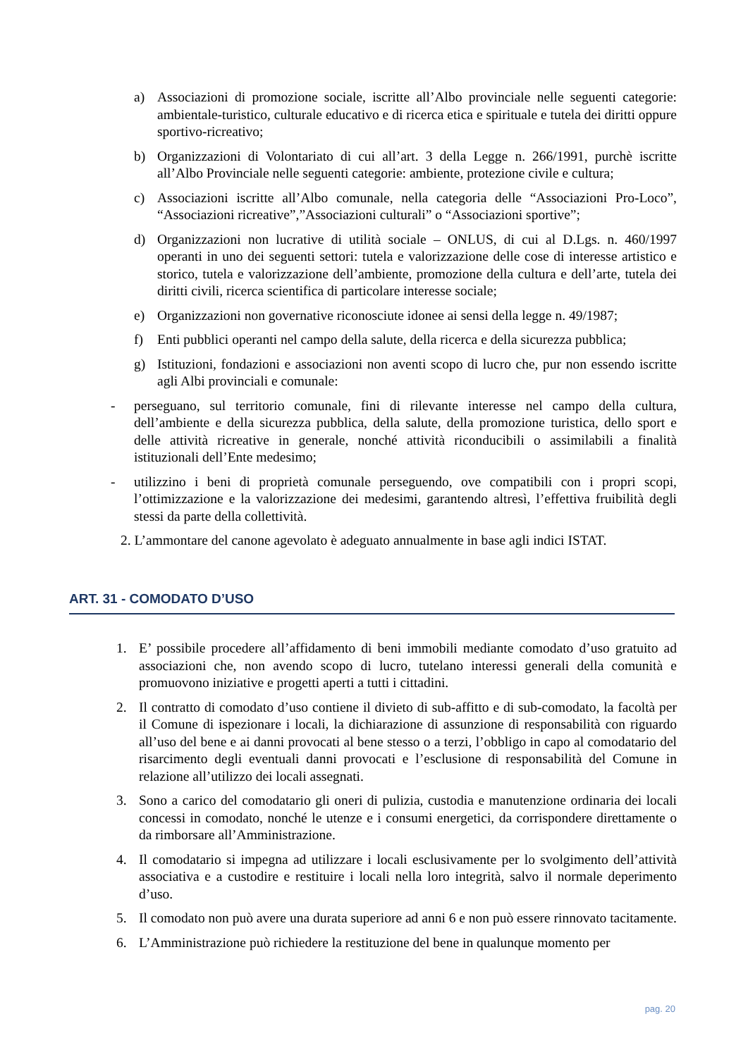a) Associazioni di promozione sociale, iscritte all’Albo provinciale nelle seguenti categorie: ambientale-turistico, culturale educativo e di ricerca etica e spirituale e tutela dei diritti oppure sportivo-ricreativo;
b) Organizzazioni di Volontariato di cui all’art. 3 della Legge n. 266/1991, purchè iscritte all’Albo Provinciale nelle seguenti categorie: ambiente, protezione civile e cultura;
c) Associazioni iscritte all’Albo comunale, nella categoria delle “Associazioni Pro-Loco”, “Associazioni ricreative”,”Associazioni culturali” o “Associazioni sportive”;
d) Organizzazioni non lucrative di utilità sociale – ONLUS, di cui al D.Lgs. n. 460/1997 operanti in uno dei seguenti settori: tutela e valorizzazione delle cose di interesse artistico e storico, tutela e valorizzazione dell’ambiente, promozione della cultura e dell’arte, tutela dei diritti civili, ricerca scientifica di particolare interesse sociale;
e) Organizzazioni non governative riconosciute idonee ai sensi della legge n. 49/1987;
f) Enti pubblici operanti nel campo della salute, della ricerca e della sicurezza pubblica;
g) Istituzioni, fondazioni e associazioni non aventi scopo di lucro che, pur non essendo iscritte agli Albi provinciali e comunale:
- perseguano, sul territorio comunale, fini di rilevante interesse nel campo della cultura, dell’ambiente e della sicurezza pubblica, della salute, della promozione turistica, dello sport e delle attività ricreative in generale, nonché attività riconducibili o assimilabili a finalità istituzionali dell’Ente medesimo;
- utilizzino i beni di proprietà comunale perseguendo, ove compatibili con i propri scopi, l’ottimizzazione e la valorizzazione dei medesimi, garantendo altresì, l’effettiva fruibilità degli stessi da parte della collettività.
2. L’ammontare del canone agevolato è adeguato annualmente in base agli indici ISTAT.
ART. 31 - COMODATO D’USO
1. E’ possibile procedere all’affidamento di beni immobili mediante comodato d’uso gratuito ad associazioni che, non avendo scopo di lucro, tutelano interessi generali della comunità e promuovono iniziative e progetti aperti a tutti i cittadini.
2. Il contratto di comodato d’uso contiene il divieto di sub-affitto e di sub-comodato, la facoltà per il Comune di ispezionare i locali, la dichiarazione di assunzione di responsabilità con riguardo all’uso del bene e ai danni provocati al bene stesso o a terzi, l’obbligo in capo al comodatario del risarcimento degli eventuali danni provocati e l’esclusione di responsabilità del Comune in relazione all’utilizzo dei locali assegnati.
3. Sono a carico del comodatario gli oneri di pulizia, custodia e manutenzione ordinaria dei locali concessi in comodato, nonché le utenze e i consumi energetici, da corrispondere direttamente o da rimborsare all’Amministrazione.
4. Il comodatario si impegna ad utilizzare i locali esclusivamente per lo svolgimento dell’attività associativa e a custodire e restituire i locali nella loro integrità, salvo il normale deperimento d’uso.
5. Il comodato non può avere una durata superiore ad anni 6 e non può essere rinnovato tacitamente.
6. L’Amministrazione può richiedere la restituzione del bene in qualunque momento per
pag. 20